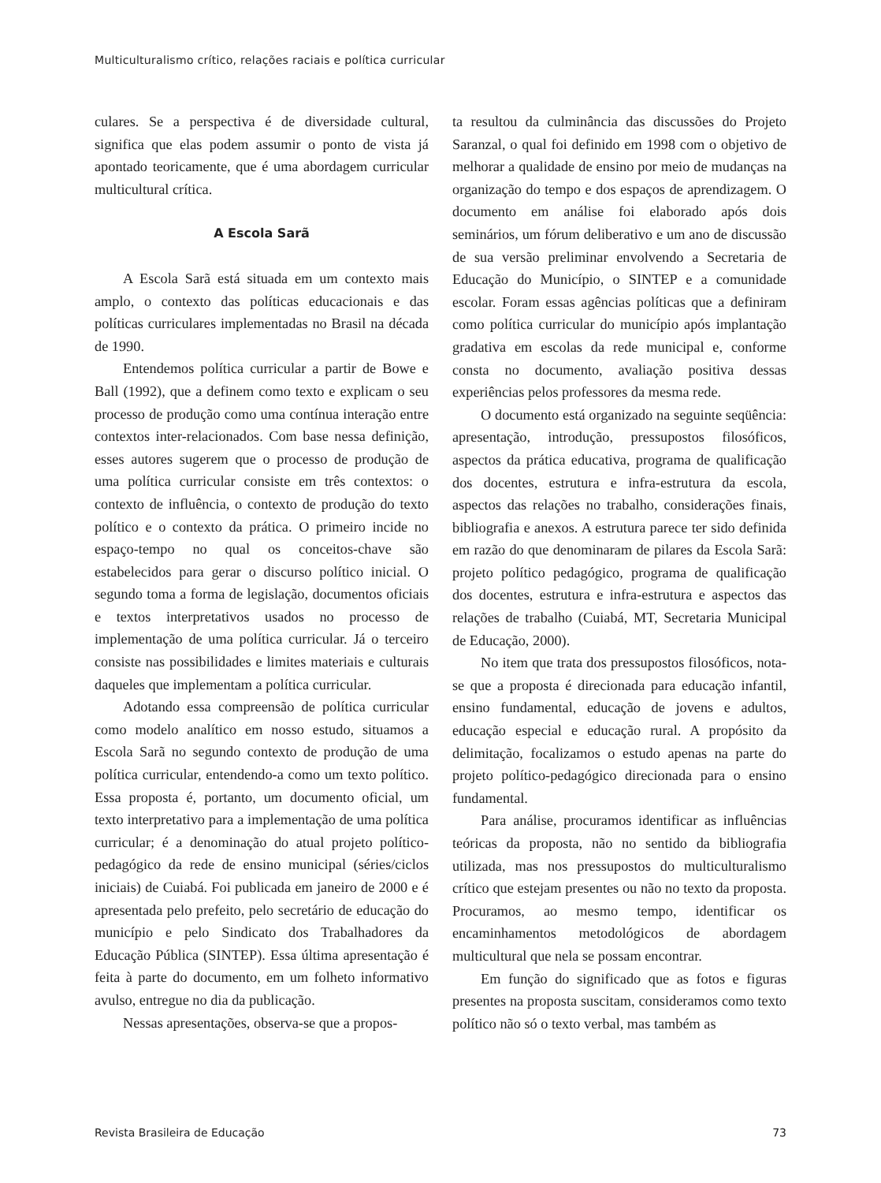Multiculturalismo crítico, relações raciais e política curricular
culares. Se a perspectiva é de diversidade cultural, significa que elas podem assumir o ponto de vista já apontado teoricamente, que é uma abordagem curricular multicultural crítica.
A Escola Sarã
A Escola Sarã está situada em um contexto mais amplo, o contexto das políticas educacionais e das políticas curriculares implementadas no Brasil na década de 1990.
Entendemos política curricular a partir de Bowe e Ball (1992), que a definem como texto e explicam o seu processo de produção como uma contínua interação entre contextos inter-relacionados. Com base nessa definição, esses autores sugerem que o processo de produção de uma política curricular consiste em três contextos: o contexto de influência, o contexto de produção do texto político e o contexto da prática. O primeiro incide no espaço-tempo no qual os conceitos-chave são estabelecidos para gerar o discurso político inicial. O segundo toma a forma de legislação, documentos oficiais e textos interpretativos usados no processo de implementação de uma política curricular. Já o terceiro consiste nas possibilidades e limites materiais e culturais daqueles que implementam a política curricular.
Adotando essa compreensão de política curricular como modelo analítico em nosso estudo, situamos a Escola Sarã no segundo contexto de produção de uma política curricular, entendendo-a como um texto político. Essa proposta é, portanto, um documento oficial, um texto interpretativo para a implementação de uma política curricular; é a denominação do atual projeto político-pedagógico da rede de ensino municipal (séries/ciclos iniciais) de Cuiabá. Foi publicada em janeiro de 2000 e é apresentada pelo prefeito, pelo secretário de educação do município e pelo Sindicato dos Trabalhadores da Educação Pública (SINTEP). Essa última apresentação é feita à parte do documento, em um folheto informativo avulso, entregue no dia da publicação.
Nessas apresentações, observa-se que a propos-
ta resultou da culminância das discussões do Projeto Saranzal, o qual foi definido em 1998 com o objetivo de melhorar a qualidade de ensino por meio de mudanças na organização do tempo e dos espaços de aprendizagem. O documento em análise foi elaborado após dois seminários, um fórum deliberativo e um ano de discussão de sua versão preliminar envolvendo a Secretaria de Educação do Município, o SINTEP e a comunidade escolar. Foram essas agências políticas que a definiram como política curricular do município após implantação gradativa em escolas da rede municipal e, conforme consta no documento, avaliação positiva dessas experiências pelos professores da mesma rede.
O documento está organizado na seguinte seqüência: apresentação, introdução, pressupostos filosóficos, aspectos da prática educativa, programa de qualificação dos docentes, estrutura e infra-estrutura da escola, aspectos das relações no trabalho, considerações finais, bibliografia e anexos. A estrutura parece ter sido definida em razão do que denominaram de pilares da Escola Sarã: projeto político pedagógico, programa de qualificação dos docentes, estrutura e infra-estrutura e aspectos das relações de trabalho (Cuiabá, MT, Secretaria Municipal de Educação, 2000).
No item que trata dos pressupostos filosóficos, nota-se que a proposta é direcionada para educação infantil, ensino fundamental, educação de jovens e adultos, educação especial e educação rural. A propósito da delimitação, focalizamos o estudo apenas na parte do projeto político-pedagógico direcionada para o ensino fundamental.
Para análise, procuramos identificar as influências teóricas da proposta, não no sentido da bibliografia utilizada, mas nos pressupostos do multiculturalismo crítico que estejam presentes ou não no texto da proposta. Procuramos, ao mesmo tempo, identificar os encaminhamentos metodológicos de abordagem multicultural que nela se possam encontrar.
Em função do significado que as fotos e figuras presentes na proposta suscitam, consideramos como texto político não só o texto verbal, mas também as
Revista Brasileira de Educação 73